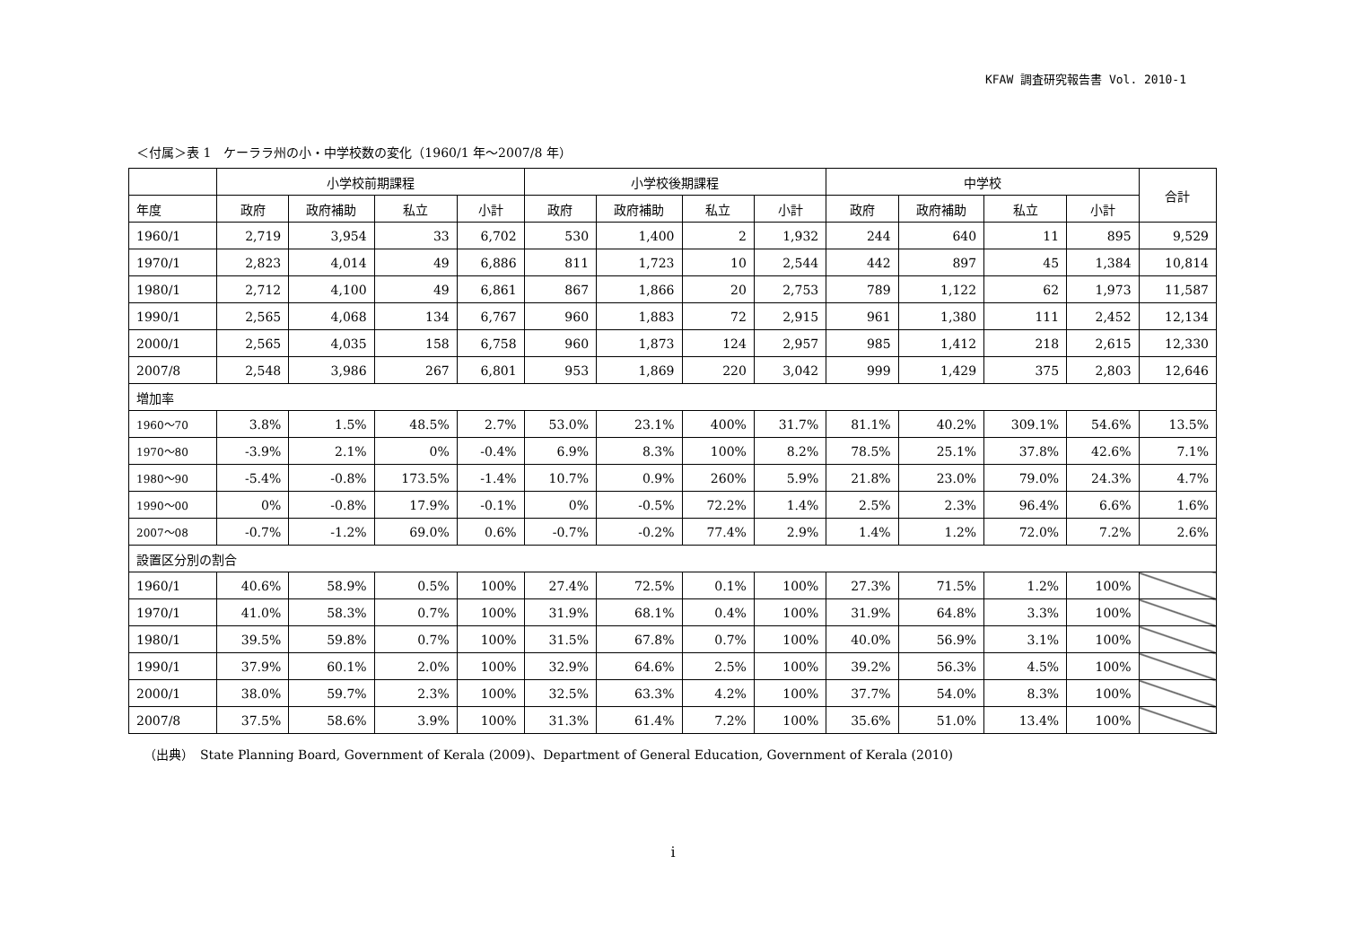KFAW 調査研究報告書 Vol. 2010-1
＜付属＞表 1　ケーララ州の小・中学校数の変化（1960/1 年〜2007/8 年）
| | 小学校前期課程 | | | | 小学校後期課程 | | | | 中学校 | | | | 合計 |
| --- | --- | --- | --- | --- | --- | --- | --- | --- | --- | --- | --- | --- | --- |
| 年度 | 政府 | 政府補助 | 私立 | 小計 | 政府 | 政府補助 | 私立 | 小計 | 政府 | 政府補助 | 私立 | 小計 | |
| 1960/1 | 2,719 | 3,954 | 33 | 6,702 | 530 | 1,400 | 2 | 1,932 | 244 | 640 | 11 | 895 | 9,529 |
| 1970/1 | 2,823 | 4,014 | 49 | 6,886 | 811 | 1,723 | 10 | 2,544 | 442 | 897 | 45 | 1,384 | 10,814 |
| 1980/1 | 2,712 | 4,100 | 49 | 6,861 | 867 | 1,866 | 20 | 2,753 | 789 | 1,122 | 62 | 1,973 | 11,587 |
| 1990/1 | 2,565 | 4,068 | 134 | 6,767 | 960 | 1,883 | 72 | 2,915 | 961 | 1,380 | 111 | 2,452 | 12,134 |
| 2000/1 | 2,565 | 4,035 | 158 | 6,758 | 960 | 1,873 | 124 | 2,957 | 985 | 1,412 | 218 | 2,615 | 12,330 |
| 2007/8 | 2,548 | 3,986 | 267 | 6,801 | 953 | 1,869 | 220 | 3,042 | 999 | 1,429 | 375 | 2,803 | 12,646 |
| 増加率 | | | | | | | | | | | | | |
| 1960〜70 | 3.8% | 1.5% | 48.5% | 2.7% | 53.0% | 23.1% | 400% | 31.7% | 81.1% | 40.2% | 309.1% | 54.6% | 13.5% |
| 1970〜80 | -3.9% | 2.1% | 0% | -0.4% | 6.9% | 8.3% | 100% | 8.2% | 78.5% | 25.1% | 37.8% | 42.6% | 7.1% |
| 1980〜90 | -5.4% | -0.8% | 173.5% | -1.4% | 10.7% | 0.9% | 260% | 5.9% | 21.8% | 23.0% | 79.0% | 24.3% | 4.7% |
| 1990〜00 | 0% | -0.8% | 17.9% | -0.1% | 0% | -0.5% | 72.2% | 1.4% | 2.5% | 2.3% | 96.4% | 6.6% | 1.6% |
| 2007〜08 | -0.7% | -1.2% | 69.0% | 0.6% | -0.7% | -0.2% | 77.4% | 2.9% | 1.4% | 1.2% | 72.0% | 7.2% | 2.6% |
| 設置区分別の割合 | | | | | | | | | | | | | |
| 1960/1 | 40.6% | 58.9% | 0.5% | 100% | 27.4% | 72.5% | 0.1% | 100% | 27.3% | 71.5% | 1.2% | 100% | |
| 1970/1 | 41.0% | 58.3% | 0.7% | 100% | 31.9% | 68.1% | 0.4% | 100% | 31.9% | 64.8% | 3.3% | 100% | |
| 1980/1 | 39.5% | 59.8% | 0.7% | 100% | 31.5% | 67.8% | 0.7% | 100% | 40.0% | 56.9% | 3.1% | 100% | |
| 1990/1 | 37.9% | 60.1% | 2.0% | 100% | 32.9% | 64.6% | 2.5% | 100% | 39.2% | 56.3% | 4.5% | 100% | |
| 2000/1 | 38.0% | 59.7% | 2.3% | 100% | 32.5% | 63.3% | 4.2% | 100% | 37.7% | 54.0% | 8.3% | 100% | |
| 2007/8 | 37.5% | 58.6% | 3.9% | 100% | 31.3% | 61.4% | 7.2% | 100% | 35.6% | 51.0% | 13.4% | 100% | |
（出典）　State Planning Board, Government of Kerala (2009)、Department of General Education, Government of Kerala (2010)
i